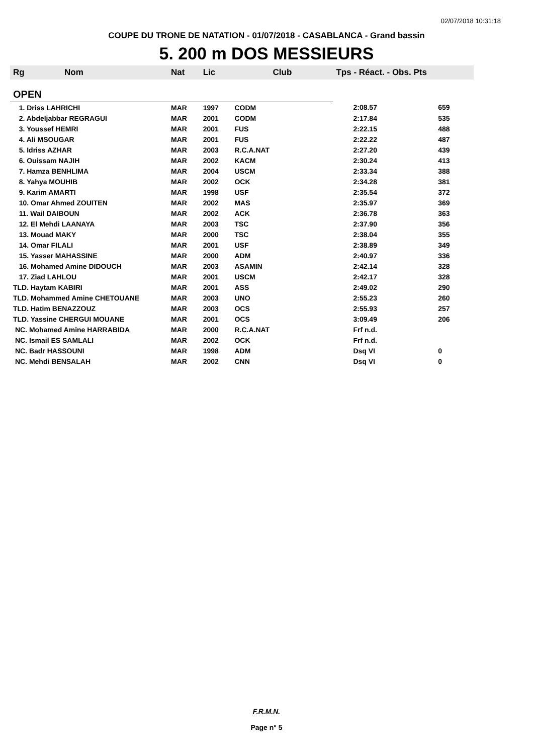02/07/2018 10:31:18
COUPE DU TRONE DE NATATION - 01/07/2018 - CASABLANCA - Grand bassin
5. 200 m DOS MESSIEURS
| Rg | Nom | Nat | Lic | Club | Tps - Réact. - Obs. Pts | |
| --- | --- | --- | --- | --- | --- | --- |
| OPEN | | | | | | |
| 1. Driss LAHRICHI | | MAR | 1997 | CODM | 2:08.57 | 659 |
| 2. Abdeljabbar REGRAGUI | | MAR | 2001 | CODM | 2:17.84 | 535 |
| 3. Youssef HEMRI | | MAR | 2001 | FUS | 2:22.15 | 488 |
| 4. Ali MSOUGAR | | MAR | 2001 | FUS | 2:22.22 | 487 |
| 5. Idriss AZHAR | | MAR | 2003 | R.C.A.NAT | 2:27.20 | 439 |
| 6. Ouissam NAJIH | | MAR | 2002 | KACM | 2:30.24 | 413 |
| 7. Hamza BENHLIMA | | MAR | 2004 | USCM | 2:33.34 | 388 |
| 8. Yahya MOUHIB | | MAR | 2002 | OCK | 2:34.28 | 381 |
| 9. Karim AMARTI | | MAR | 1998 | USF | 2:35.54 | 372 |
| 10. Omar Ahmed ZOUITEN | | MAR | 2002 | MAS | 2:35.97 | 369 |
| 11. Wail DAIBOUN | | MAR | 2002 | ACK | 2:36.78 | 363 |
| 12. El Mehdi LAANAYA | | MAR | 2003 | TSC | 2:37.90 | 356 |
| 13. Mouad MAKY | | MAR | 2000 | TSC | 2:38.04 | 355 |
| 14. Omar FILALI | | MAR | 2001 | USF | 2:38.89 | 349 |
| 15. Yasser MAHASSINE | | MAR | 2000 | ADM | 2:40.97 | 336 |
| 16. Mohamed Amine DIDOUCH | | MAR | 2003 | ASAMIN | 2:42.14 | 328 |
| 17. Ziad LAHLOU | | MAR | 2001 | USCM | 2:42.17 | 328 |
| TLD. Haytam KABIRI | | MAR | 2001 | ASS | 2:49.02 | 290 |
| TLD. Mohammed Amine CHETOUANE | | MAR | 2003 | UNO | 2:55.23 | 260 |
| TLD. Hatim BENAZZOUZ | | MAR | 2003 | OCS | 2:55.93 | 257 |
| TLD. Yassine CHERGUI MOUANE | | MAR | 2001 | OCS | 3:09.49 | 206 |
| NC. Mohamed Amine HARRABIDA | | MAR | 2000 | R.C.A.NAT | Frf n.d. | |
| NC. Ismail ES SAMLALI | | MAR | 2002 | OCK | Frf n.d. | |
| NC. Badr HASSOUNI | | MAR | 1998 | ADM | Dsq VI | 0 |
| NC. Mehdi BENSALAH | | MAR | 2002 | CNN | Dsq VI | 0 |
F.R.M.N.
Page n° 5